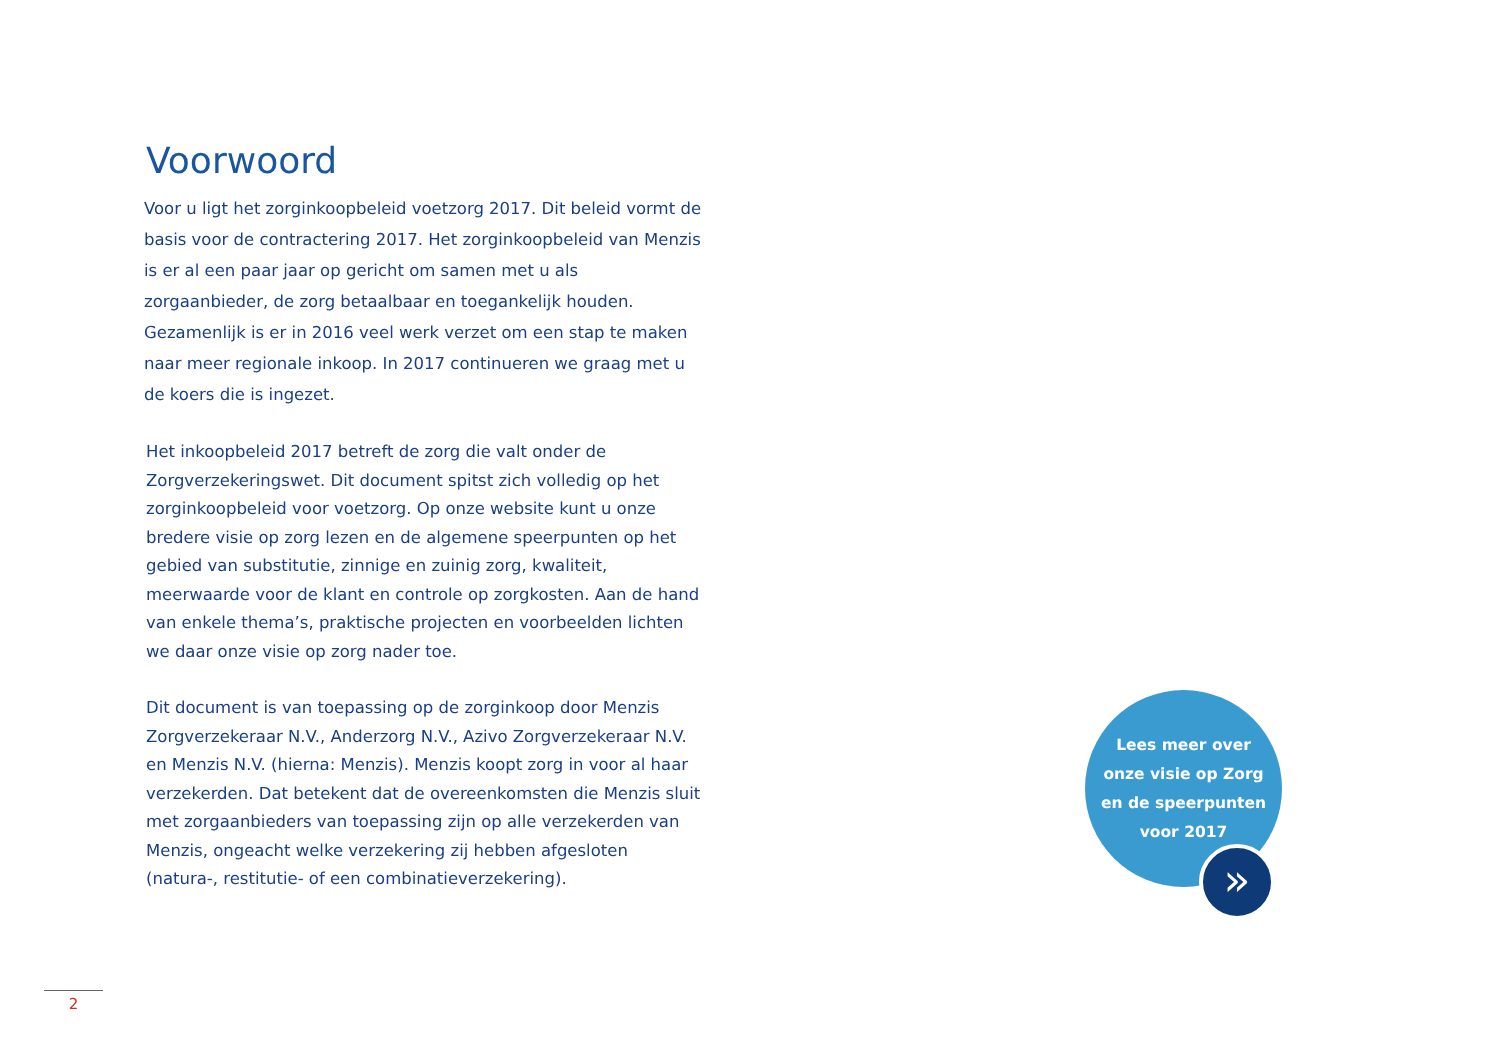Voorwoord
Voor u ligt het zorginkoopbeleid voetzorg 2017. Dit beleid vormt de basis voor de contractering 2017. Het zorginkoopbeleid van Menzis is er al een paar jaar op gericht om samen met u als zorgaanbieder, de zorg betaalbaar en toegankelijk houden. Gezamenlijk is er in 2016 veel werk verzet om een stap te maken naar meer regionale inkoop. In 2017 continueren we graag met u de koers die is ingezet.
Het inkoopbeleid 2017 betreft de zorg die valt onder de Zorgverzekeringswet. Dit document spitst zich volledig op het zorginkoopbeleid voor voetzorg. Op onze website kunt u onze bredere visie op zorg lezen en de algemene speerpunten op het gebied van substitutie, zinnige en zuinig zorg, kwaliteit, meerwaarde voor de klant en controle op zorgkosten. Aan de hand van enkele thema’s, praktische projecten en voorbeelden lichten we daar onze visie op zorg nader toe.
Dit document is van toepassing op de zorginkoop door Menzis Zorgverzekeraar N.V., Anderzorg N.V., Azivo Zorgverzekeraar N.V. en Menzis N.V. (hierna: Menzis). Menzis koopt zorg in voor al haar verzekerden. Dat betekent dat de overeenkomsten die Menzis sluit met zorgaanbieders van toepassing zijn op alle verzekerden van Menzis, ongeacht welke verzekering zij hebben afgesloten (natura-, restitutie- of een combinatieverzekering).
Lees meer over
onze visie op Zorg
en de speerpunten
voor 2017
»
2